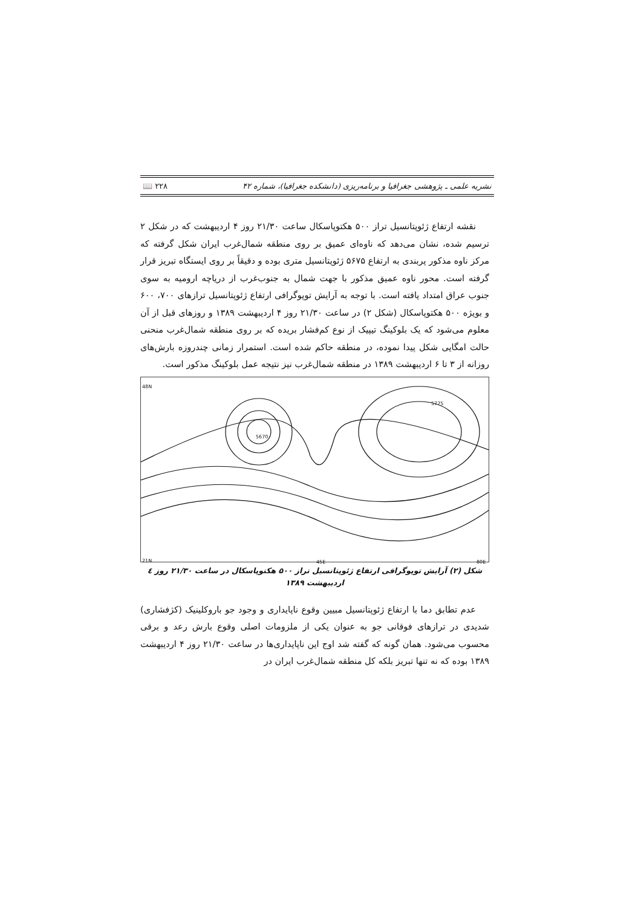نشریه علمی ـ پژوهشی جغرافیا و برنامه‌ریزی (دانشکده جغرافیا)، شماره ۴۲ ۲۲۸ 📖
نقشه ارتفاع ژئوپتانسیل تراز ۵۰۰ هکتوپاسکال ساعت ۲۱/۳۰ روز ۴ اردیبهشت که در شکل ۲ ترسیم شده، نشان می‌دهد که ناوه‌ای عمیق بر روی منطقه شمال‌غرب ایران شکل گرفته که مرکز ناوه مذکور پربندی به ارتفاع ۵۶۷۵ ژئوپتانسیل متری بوده و دقیقاً بر روی ایستگاه تبریز قرار گرفته است. محور ناوه عمیق مذکور با جهت شمال به جنوب‌غرب از دریاچه ارومیه به سوی جنوب عراق امتداد یافته است. با توجه به آرایش توپوگرافی ارتفاع ژئوپتانسیل ترازهای ۷۰۰، ۶۰۰ و بویژه ۵۰۰ هکتوپاسکال (شکل ۲) در ساعت ۲۱/۳۰ روز ۴ اردیبهشت ۱۳۸۹ و روزهای قبل از آن معلوم می‌شود که یک بلوکینگ تیپیک از نوع کم‌فشار بریده که بر روی منطقه شمال‌غرب منحنی حالت امگایی شکل پیدا نموده، در منطقه حاکم شده است. استمرار زمانی چندروزه بارش‌های روزانه از ۳ تا ۶ اردیبهشت ۱۳۸۹ در منطقه شمال‌غرب نیز نتیجه عمل بلوکینگ مذکور است.
48N
21N 45E 80E
5670
5775
شکل (۲) آرایش توپوگرافی ارتفاع ژئوپتانسیل تراز ۵۰۰ هکتوپاسکال در ساعت ۲۱/۳۰ روز ٤ اردیبهشت ۱۳۸۹
عدم تطابق دما با ارتفاع ژئوپتانسیل مبیین وقوع ناپایداری و وجود جو باروکلینیک (کژفشاری) شدیدی در ترازهای فوقانی جو به عنوان یکی از ملزومات اصلی وقوع بارش رعد و برقی محسوب می‌شود. همان گونه که گفته شد اوج این ناپایداری‌ها در ساعت ۲۱/۳۰ روز ۴ اردیبهشت ۱۳۸۹ بوده که نه تنها تبریز بلکه کل منطقه شمال‌غرب ایران در